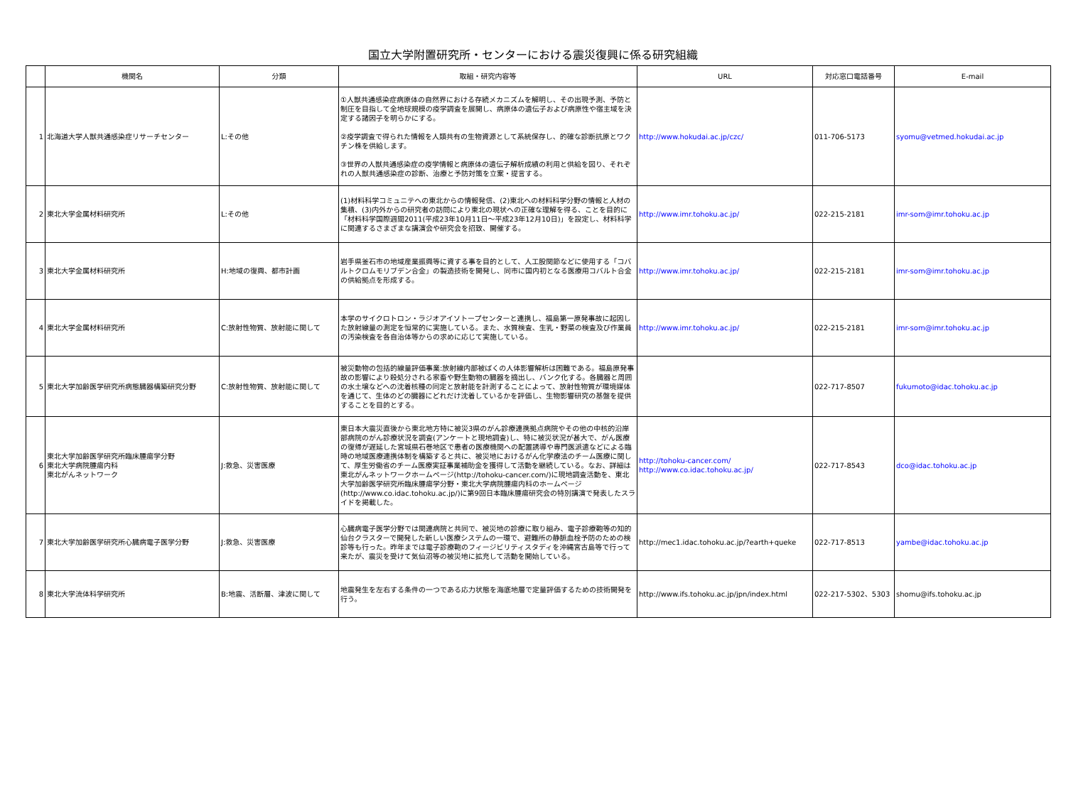国立大学附置研究所・センターにおける震災復興に係る研究組織
| | 機関名 | 分類 | 取組・研究内容等 | URL | 対応窓口電話番号 | E-mail |
| --- | --- | --- | --- | --- | --- | --- |
| 1 | 北海道大学人獣共通感染症リサーチセンター | L:その他 | ①人獣共通感染症病原体の自然界における存続メカニズムを解明し、その出現予測、予防と制圧を目指して全地球規模の疫学調査を展開し、病原体の遺伝子および病原性や宿主域を決定する諸因子を明らかにする。 ②疫学調査で得られた情報を人類共有の生物資源として系統保存し、的確な診断抗原とワクチン株を供給します。 ③世界の人獣共通感染症の疫学情報と病原体の遺伝子解析成績の利用と供給を図り、それぞれの人獣共通感染症の診断、治療と予防対策を立案・提言する。 | http://www.hokudai.ac.jp/czc/ | 011-706-5173 | syomu@vetmed.hokudai.ac.jp |
| 2 | 東北大学金属材料研究所 | L:その他 | (1)材料科学コミュニテへの東北からの情報発信、(2)東北への材料科学分野の情報と人材の集積、(3)内外からの研究者の訪問により東北の現状への正確な理解を得る、ことを目的に「材料科学国際週間2011(平成23年10月11日～平成23年12月10日)」を設定し、材料科学に関連するさまざまな講演会や研究会を招致、開催する。 | http://www.imr.tohoku.ac.jp/ | 022-215-2181 | imr-som@imr.tohoku.ac.jp |
| 3 | 東北大学金属材料研究所 | H:地域の復興、都市計画 | 岩手県釜石市の地域産業振興等に資する事を目的として、人工股関節などに使用する「コバルトクロムモリブデン合金」の製造技術を開発し、同市に国内初となる医療用コバルト合金の供給拠点を形成する。 | http://www.imr.tohoku.ac.jp/ | 022-215-2181 | imr-som@imr.tohoku.ac.jp |
| 4 | 東北大学金属材料研究所 | C:放射性物質、放射能に関して | 本学のサイクロトロン・ラジオアイソトープセンターと連携し、福島第一原発事故に起因した放射線量の測定を恒常的に実施している。また、水質検査、生乳・野菜の検査及び作業員の汚染検査を各自治体等からの求めに応じて実施している。 | http://www.imr.tohoku.ac.jp/ | 022-215-2181 | imr-som@imr.tohoku.ac.jp |
| 5 | 東北大学加齢医学研究所病態臓器構築研究分野 | C:放射性物質、放射能に関して | 被災動物の包括的線量評価事業:放射線内部被ばくの人体影響解析は困難である。福島原発事故の影響により殺処分される家畜や野生動物の臓器を摘出し、バンク化する。各臓器と周囲の水土壌などへの沈着核種の同定と放射能を計測することによって、放射性物質が環境媒体を通じて、生体のどの臓器にどれだけ沈着しているかを評価し、生物影響研究の基盤を提供することを目的とする。 | | 022-717-8507 | fukumoto@idac.tohoku.ac.jp |
| 6 | 東北大学加齢医学研究所臨床腫瘍学分野 東北大学病院腫瘍内科 東北がんネットワーク | J:救急、災害医療 | 東日本大震災直後から東北地方特に被災3県のがん診療連携拠点病院やその他の中核的沿岸部病院のがん診療状況を調査(アンケートと現地調査)し、特に被災状況が甚大で、がん医療の復帰が遅延した宮城県石巻地区で患者の医療機関への配置誘導や専門医派遣などによる臨時の地域医療連携体制を構築すると共に、被災地におけるがん化学療法のチーム医療に関して、厚生労働省のチーム医療実証事業補助金を獲得して活動を継続している。なお、詳細は東北がんネットワークホームページ(http://tohoku-cancer.com/)に現地調査活動を、東北大学加齢医学研究所臨床腫瘍学分野・東北大学病院腫瘍内科のホームページ(http://www.co.idac.tohoku.ac.jp/)に第9回日本臨床腫瘍研究会の特別講演で発表したスライドを掲載した。 | http://tohoku-cancer.com/ http://www.co.idac.tohoku.ac.jp/ | 022-717-8543 | dco@idac.tohoku.ac.jp |
| 7 | 東北大学加齢医学研究所心臓病電子医学分野 | J:救急、災害医療 | 心臓病電子医学分野では関連病院と共同で、被災地の診療に取り組み、電子診療鞄等の知的仙台クラスターで開発した新しい医療システムの一環で、避難所の静脈血栓予防のための検診等も行った。昨年までは電子診療鞄のフィージビリティスタディを沖縄宮古島等で行って来たが、震災を受けて気仙沼等の被災地に拡充して活動を開始している。 | http://mec1.idac.tohoku.ac.jp/?earth+queke | 022-717-8513 | yambe@idac.tohoku.ac.jp |
| 8 | 東北大学流体科学研究所 | B:地震、活断層、津波に関して | 地震発生を左右する条件の一つである応力状態を海底地層で定量評価するための技術開発を行う。 | http://www.ifs.tohoku.ac.jp/jpn/index.html | 022-217-5302、5303 | shomu@ifs.tohoku.ac.jp |